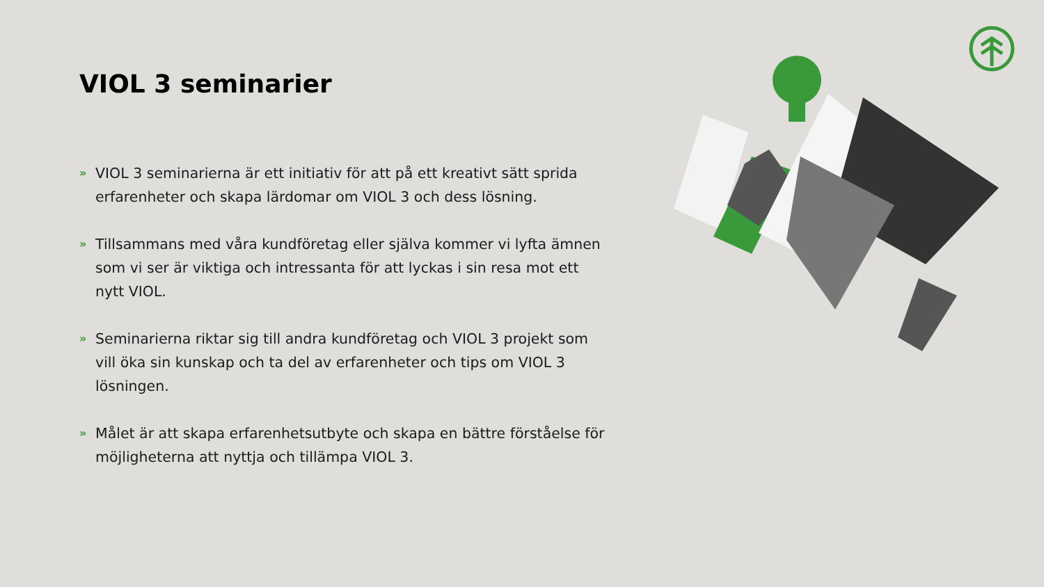VIOL 3 seminarier
» VIOL 3 seminarierna är ett initiativ för att på ett kreativt sätt sprida erfarenheter och skapa lärdomar om VIOL 3 och dess lösning.
» Tillsammans med våra kundföretag eller själva kommer vi lyfta ämnen som vi ser är viktiga och intressanta för att lyckas i sin resa mot ett nytt VIOL.
» Seminarierna riktar sig till andra kundföretag och VIOL 3 projekt som vill öka sin kunskap och ta del av erfarenheter och tips om VIOL 3 lösningen.
» Målet är att skapa erfarenhetsutbyte och skapa en bättre förståelse för möjligheterna att nyttja och tillämpa VIOL 3.